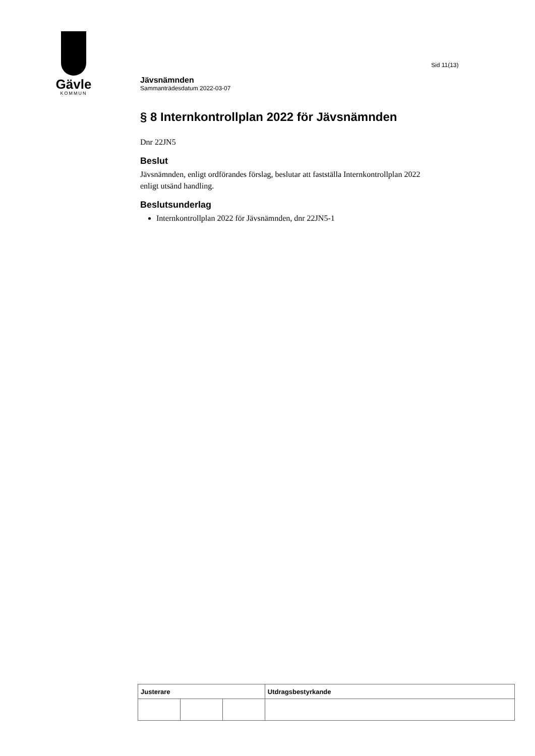Gävle
KOMMUN
Sid 11(13)
Jävsnämnden
Sammanträdesdatum 2022-03-07
§ 8 Internkontrollplan 2022 för Jävsnämnden
Dnr 22JN5
Beslut
Jävsnämnden, enligt ordförandes förslag, beslutar att fastställa Internkontrollplan 2022 enligt utsänd handling.
Beslutsunderlag
Internkontrollplan 2022 för Jävsnämnden, dnr 22JN5-1
| Justerare | | | Utdragsbestyrkande |
| --- | --- | --- | --- |